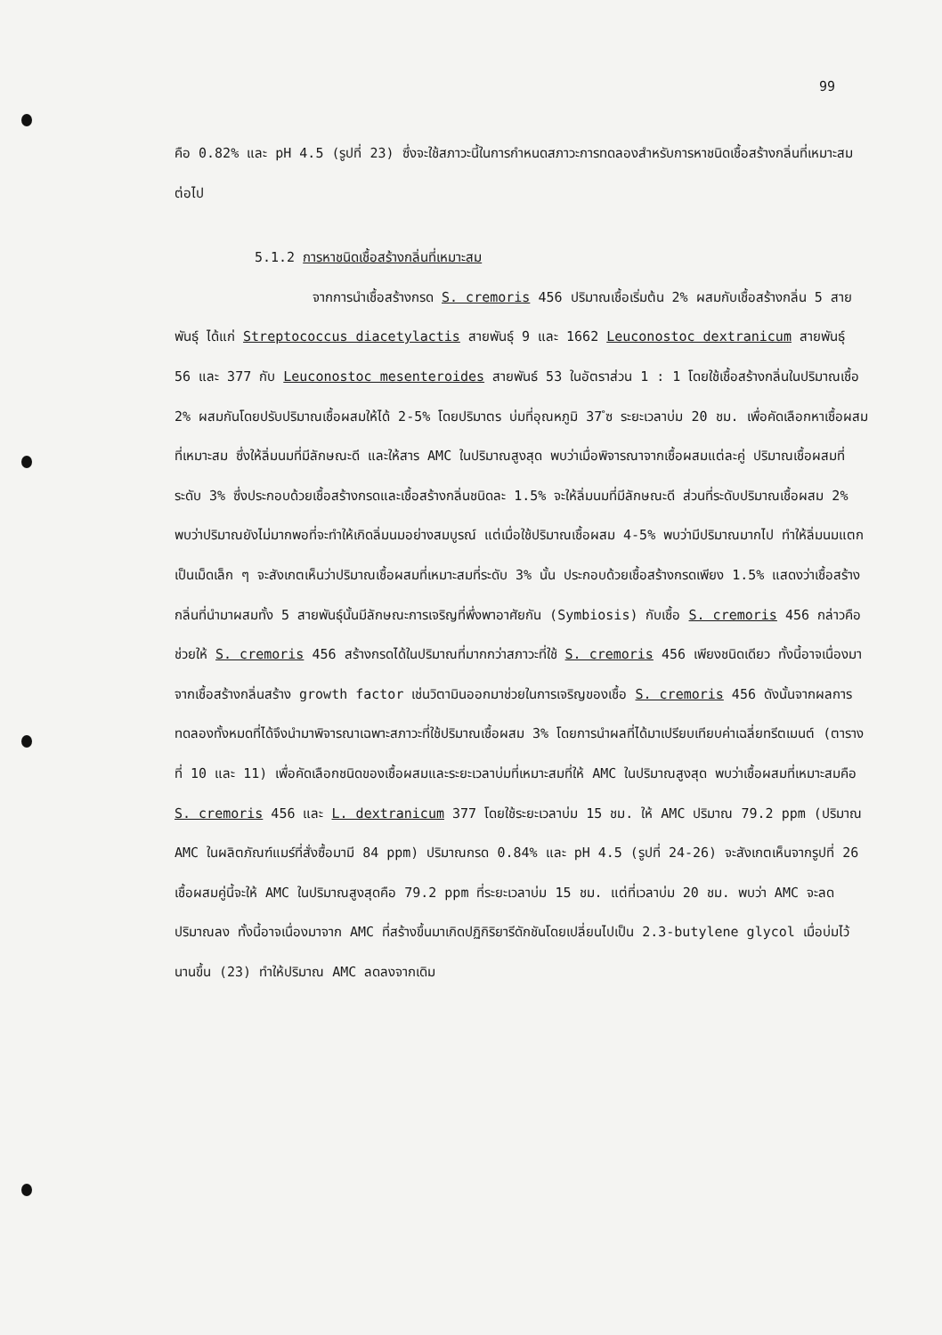99
คือ 0.82% และ pH 4.5 (รูปที่ 23) ซึ่งจะใช้สภาวะนี้ในการกำหนดสภาวะการทดลองสำหรับการหาชนิดเชื้อสร้างกลิ่นที่เหมาะสมต่อไป
5.1.2 การหาชนิดเชื้อสร้างกลิ่นที่เหมาะสม
จากการนำเชื้อสร้างกรด S. cremoris 456 ปริมาณเชื้อเริ่มต้น 2% ผสมกับเชื้อสร้างกลิ่น 5 สายพันธุ์ ได้แก่ Streptococcus diacetylactis สายพันธุ์ 9 และ 1662 Leuconostoc dextranicum สายพันธุ์ 56 และ 377 กับ Leuconostoc mesenteroides สายพันธ์ 53 ในอัตราส่วน 1 : 1 โดยใช้เชื้อสร้างกลิ่นในปริมาณเชื้อ 2% ผสมกันโดยปรับปริมาณเชื้อผสมให้ได้ 2-5% โดยปริมาตร บ่มที่อุณหภูมิ 37 ํซ ระยะเวลาบ่ม 20 ชม. เพื่อคัดเลือกหาเชื้อผสมที่เหมาะสม ซึ่งให้ลิ่มนมที่มีลักษณะดี และให้สาร AMC ในปริมาณสูงสุด พบว่าเมื่อพิจารณาจากเชื้อผสมแต่ละคู่ ปริมาณเชื้อผสมที่ระดับ 3% ซึ่งประกอบด้วยเชื้อสร้างกรดและเชื้อสร้างกลิ่นชนิดละ 1.5% จะให้ลิ่มนมที่มีลักษณะดี ส่วนที่ระดับปริมาณเชื้อผสม 2% พบว่าปริมาณยังไม่มากพอที่จะทำให้เกิดลิ่มนมอย่างสมบูรณ์ แต่เมื่อใช้ปริมาณเชื้อผสม 4-5% พบว่ามีปริมาณมากไป ทำให้ลิ่มนมแตกเป็นเม็ดเล็ก ๆ จะสังเกตเห็นว่าปริมาณเชื้อผสมที่เหมาะสมที่ระดับ 3% นั้น ประกอบด้วยเชื้อสร้างกรดเพียง 1.5% แสดงว่าเชื้อสร้างกลิ่นที่นำมาผสมทั้ง 5 สายพันธุ์นั้นมีลักษณะการเจริญที่พึ่งพาอาศัยกัน (Symbiosis) กับเชื้อ S. cremoris 456 กล่าวคือช่วยให้ S. cremoris 456 สร้างกรดได้ในปริมาณที่มากกว่าสภาวะที่ใช้ S. cremoris 456 เพียงชนิดเดียว ทั้งนี้อาจเนื่องมาจากเชื้อสร้างกลิ่นสร้าง growth factor เช่นวิตามินออกมาช่วยในการเจริญของเชื้อ S. cremoris 456 ดังนั้นจากผลการทดลองทั้งหมดที่ได้จึงนำมาพิจารณาเฉพาะสภาวะที่ใช้ปริมาณเชื้อผสม 3% โดยการนำผลที่ได้มาเปรียบเทียบค่าเฉลี่ยทรีตเมนต์ (ตารางที่ 10 และ 11) เพื่อคัดเลือกชนิดของเชื้อผสมและระยะเวลาบ่มที่เหมาะสมที่ให้ AMC ในปริมาณสูงสุด พบว่าเชื้อผสมที่เหมาะสมคือ S. cremoris 456 และ L. dextranicum 377 โดยใช้ระยะเวลาบ่ม 15 ชม. ให้ AMC ปริมาณ 79.2 ppm (ปริมาณ AMC ในผลิตภัณฑ์แมร์ที่สั่งซื้อมามี 84 ppm) ปริมาณกรด 0.84% และ pH 4.5 (รูปที่ 24-26) จะสังเกตเห็นจากรูปที่ 26 เชื้อผสมคู่นี้จะให้ AMC ในปริมาณสูงสุดคือ 79.2 ppm ที่ระยะเวลาบ่ม 15 ชม. แต่ที่เวลาบ่ม 20 ชม. พบว่า AMC จะลดปริมาณลง ทั้งนี้อาจเนื่องมาจาก AMC ที่สร้างขึ้นมาเกิดปฏิกิริยารีดักชันโดยเปลี่ยนไปเป็น 2.3-butylene glycol เมื่อบ่มไว้นานขึ้น (23) ทำให้ปริมาณ AMC ลดลงจากเดิม